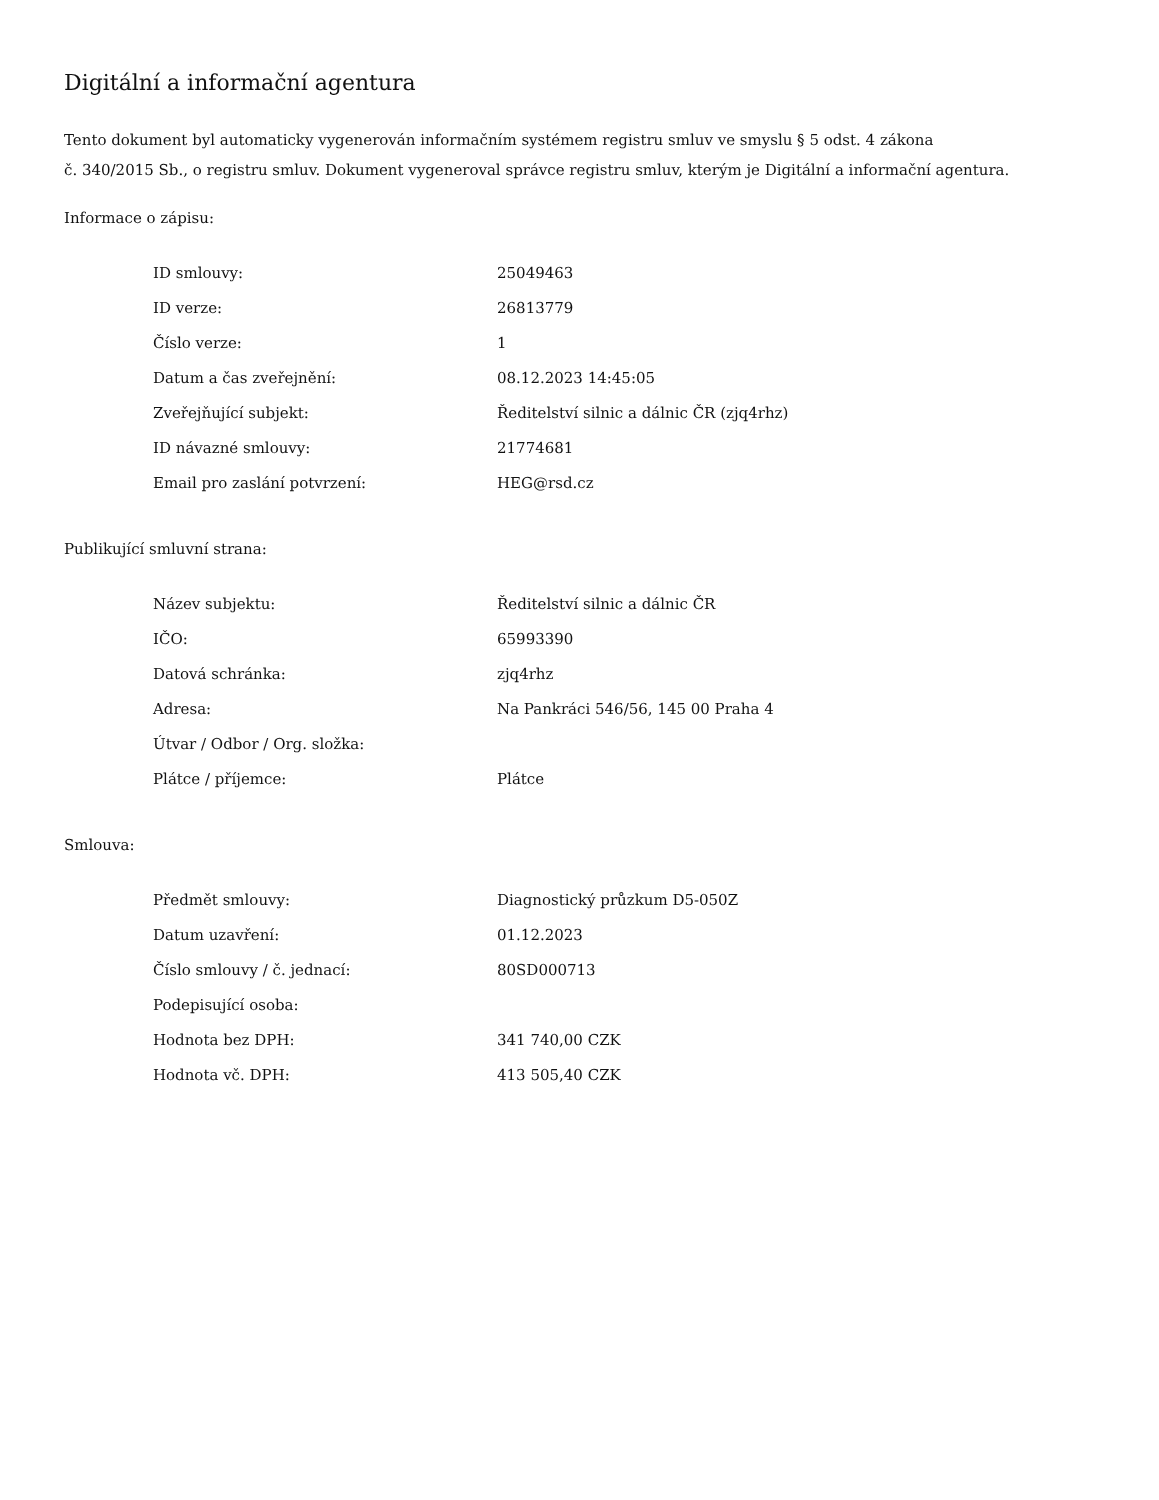Digitální a informační agentura
Tento dokument byl automaticky vygenerován informačním systémem registru smluv ve smyslu § 5 odst. 4 zákona
č. 340/2015 Sb., o registru smluv. Dokument vygeneroval správce registru smluv, kterým je Digitální a informační agentura.
Informace o zápisu:
| ID smlouvy: | 25049463 |
| ID verze: | 26813779 |
| Číslo verze: | 1 |
| Datum a čas zveřejnění: | 08.12.2023 14:45:05 |
| Zveřejňující subjekt: | Ředitelství silnic a dálnic ČR (zjq4rhz) |
| ID návazné smlouvy: | 21774681 |
| Email pro zaslání potvrzení: | HEG@rsd.cz |
Publikující smluvní strana:
| Název subjektu: | Ředitelství silnic a dálnic ČR |
| IČO: | 65993390 |
| Datová schránka: | zjq4rhz |
| Adresa: | Na Pankráci 546/56, 145 00 Praha 4 |
| Útvar / Odbor / Org. složka: | |
| Plátce / příjemce: | Plátce |
Smlouva:
| Předmět smlouvy: | Diagnostický průzkum D5-050Z |
| Datum uzavření: | 01.12.2023 |
| Číslo smlouvy / č. jednací: | 80SD000713 |
| Podepisující osoba: | |
| Hodnota bez DPH: | 341 740,00 CZK |
| Hodnota vč. DPH: | 413 505,40 CZK |